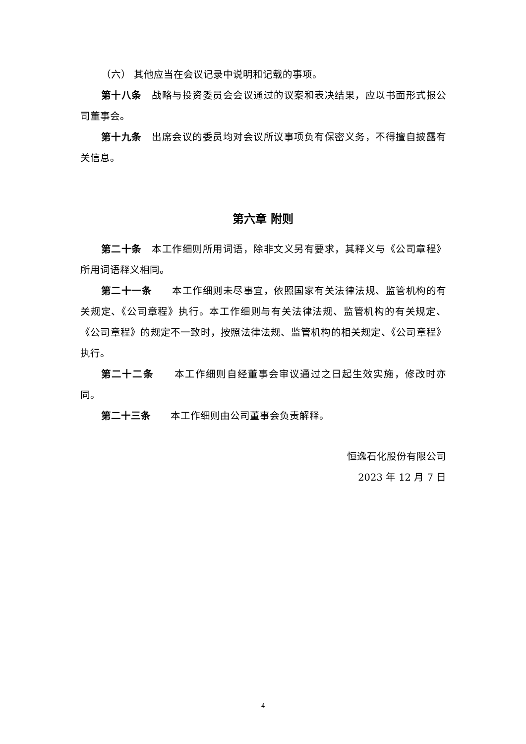（六） 其他应当在会议记录中说明和记载的事项。
第十八条　战略与投资委员会会议通过的议案和表决结果，应以书面形式报公司董事会。
第十九条　出席会议的委员均对会议所议事项负有保密义务，不得擅自披露有关信息。
第六章 附则
第二十条　本工作细则所用词语，除非文义另有要求，其释义与《公司章程》所用词语释义相同。
第二十一条　　本工作细则未尽事宜，依照国家有关法律法规、监管机构的有关规定、《公司章程》执行。本工作细则与有关法律法规、监管机构的有关规定、《公司章程》的规定不一致时，按照法律法规、监管机构的相关规定、《公司章程》执行。
第二十二条　　本工作细则自经董事会审议通过之日起生效实施，修改时亦同。
第二十三条　　本工作细则由公司董事会负责解释。
恒逸石化股份有限公司
2023 年 12 月 7 日
4